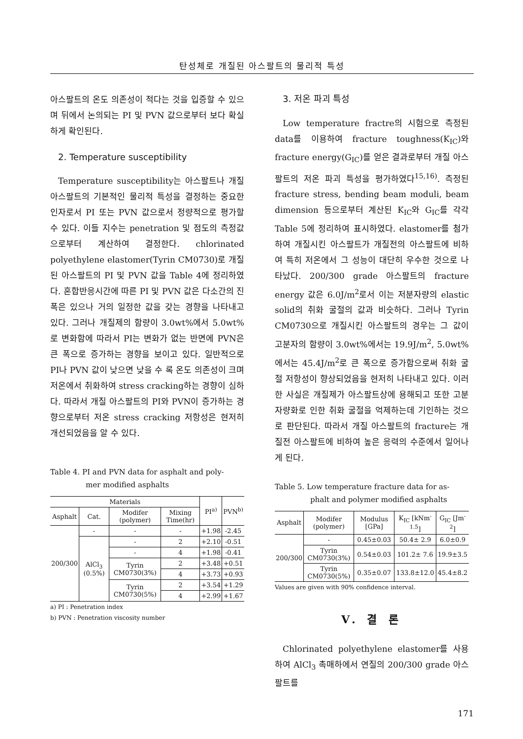탄성체로 개질된 아스팔트의 물리적 특성
아스팔트의 온도 의존성이 적다는 것을 입증할 수 있으며 뒤에서 논의되는 PI 및 PVN 값으로부터 보다 확실하게 확인된다.
2. Temperature susceptibility
Temperature susceptibility는 아스팔트나 개질 아스팔트의 기본적인 물리적 특성을 결정하는 중요한 인자로서 PI 또는 PVN 값으로서 정량적으로 평가할 수 있다. 이들 지수는 penetration 및 점도의 측정값으로부터 계산하여 결정한다. chlorinated polyethylene elastomer(Tyrin CM0730)로 개질된 아스팔트의 PI 및 PVN 값을 Table 4에 정리하였다. 혼합반응시간에 따른 PI 및 PVN 값은 다소간의 진폭은 있으나 거의 일정한 값을 갖는 경향을 나타내고 있다. 그러나 개질제의 함량이 3.0wt%에서 5.0wt%로 변화함에 따라서 PI는 변화가 없는 반면에 PVN은 큰 폭으로 증가하는 경향을 보이고 있다. 일반적으로 PI나 PVN 값이 낮으면 낮을 수 록 온도 의존성이 크며 저온에서 취화하여 stress cracking하는 경향이 심하다. 따라서 개질 아스팔트의 PI와 PVN이 증가하는 경향으로부터 저온 stress cracking 저항성은 현저히 개선되었음을 알 수 있다.
Table 4. PI and PVN data for asphalt and poly-
mer modified asphalts
| Materials | | | | PI<sup>a)</sup> | PVN<sup>b)</sup> |
| --- | --- | --- | --- | --- | --- |
| Asphalt | Cat. | Modifer (polymer) | Mixing Time(hr) | | |
| 200/300 | - | - | - | +1.98 | -2.45 |
| | AlCl<sub>3</sub> (0.5%) | - | 2 | +2.10 | -0.51 |
| | | - | 4 | +1.98 | -0.41 |
| | | Tyrin CM0730(3%) | 2 | +3.48 | +0.51 |
| | | | 4 | +3.73 | +0.93 |
| | | Tyrin CM0730(5%) | 2 | +3.54 | +1.29 |
| | | | 4 | +2.99 | +1.67 |
a) PI : Penetration index
b) PVN : Penetration viscosity number
3. 저온 파괴 특성
Low temperature fractre의 시험으로 측정된 data를 이용하여 fracture toughness(K<sub>IC</sub>)와 fracture energy(G<sub>IC</sub>)를 얻은 결과로부터 개질 아스팔트의 저온 파괴 특성을 평가하였다<sup>15,16)</sup>. 측정된 fracture stress, bending beam moduli, beam dimension 등으로부터 계산된 K<sub>IC</sub>와 G<sub>IC</sub>를 각각 Table 5에 정리하여 표시하였다. elastomer를 첨가하여 개질시킨 아스팔트가 개질전의 아스팔트에 비하여 특히 저온에서 그 성능이 대단히 우수한 것으로 나타났다. 200/300 grade 아스팔트의 fracture energy 값은 6.0J/m<sup>2</sup>로서 이는 저분자량의 elastic solid의 취화 굴절의 값과 비슷하다. 그러나 Tyrin CM0730으로 개질시킨 아스팔트의 경우는 그 값이 고분자의 함량이 3.0wt%에서는 19.9J/m<sup>2</sup>, 5.0wt%에서는 45.4J/m<sup>2</sup>로 큰 폭으로 증가함으로써 취화 굴절 저항성이 향상되었음을 현저히 나타내고 있다. 이러한 사실은 개질제가 아스팔트상에 용해되고 또한 고분자량화로 인한 취화 굴절을 억제하는데 기인하는 것으로 판단된다. 따라서 개질 아스팔트의 fracture는 개질전 아스팔트에 비하여 높은 응력의 수준에서 일어나게 된다.
Table 5. Low temperature fracture data for as-
phalt and polymer modified asphalts
| Asphalt | Modifer (polymer) | Modulus [GPa] | K<sub>IC</sub> [kNm<sup>-1.5</sup>] | G<sub>IC</sub> [Jm<sup>-2</sup>] |
| --- | --- | --- | --- | --- |
| 200/300 | - | 0.45±0.03 | 50.4± 2.9 | 6.0±0.9 |
| | Tyrin CM0730(3%) | 0.54±0.03 | 101.2± 7.6 | 19.9±3.5 |
| | Tyrin CM0730(5%) | 0.35±0.07 | 133.8±12.0 | 45.4±8.2 |
Values are given with 90% confidence interval.
V. 결 론
Chlorinated polyethylene elastomer를 사용하여 AlCl<sub>3</sub> 촉매하에서 연질의 200/300 grade 아스팔트를
171